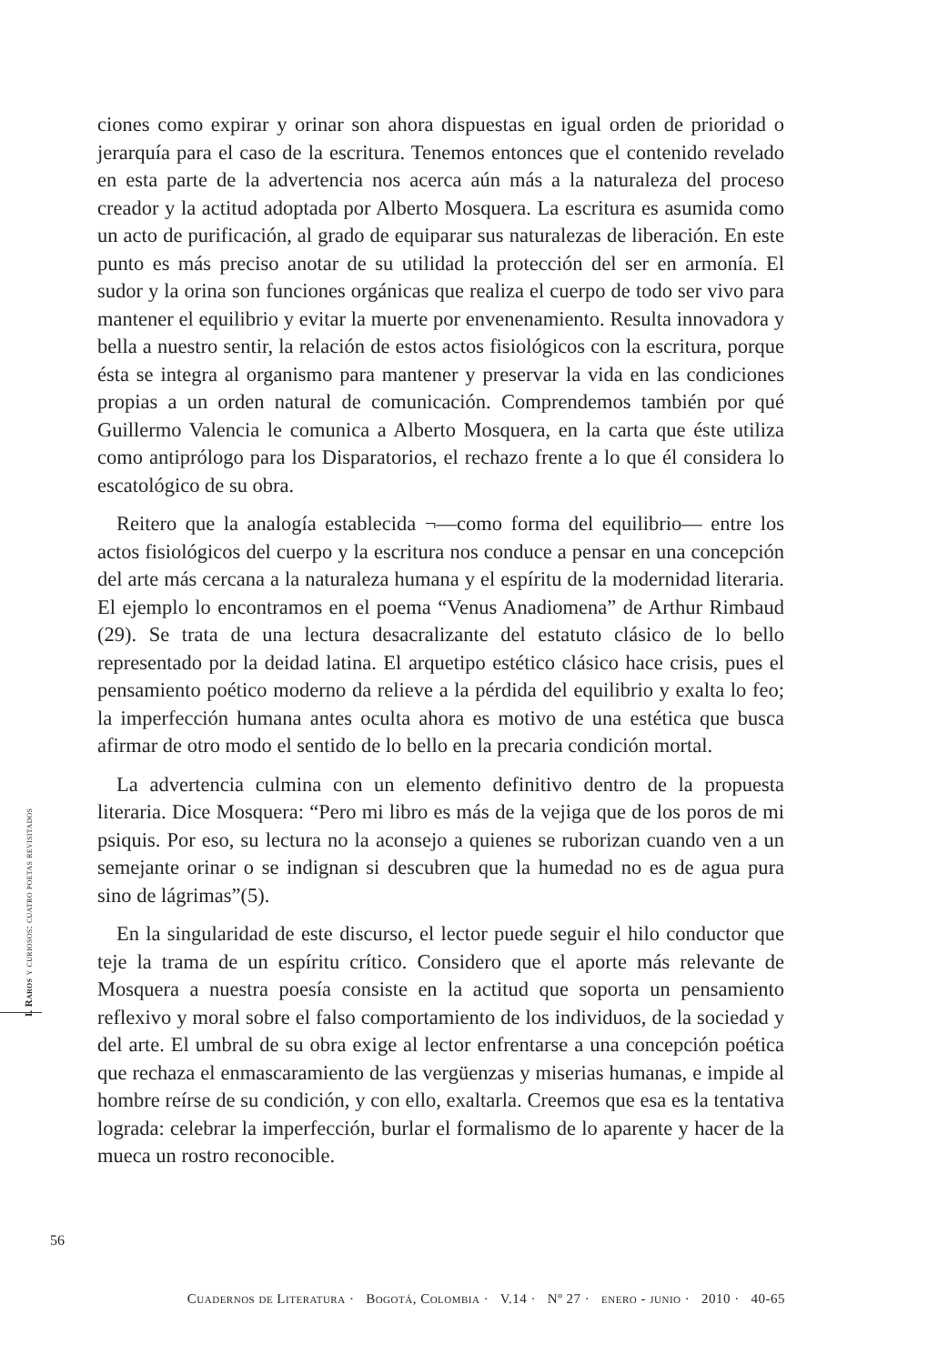ciones como expirar y orinar son ahora dispuestas en igual orden de prioridad o jerarquía para el caso de la escritura. Tenemos entonces que el contenido revelado en esta parte de la advertencia nos acerca aún más a la naturaleza del proceso creador y la actitud adoptada por Alberto Mosquera. La escritura es asumida como un acto de purificación, al grado de equiparar sus naturalezas de liberación. En este punto es más preciso anotar de su utilidad la protección del ser en armonía. El sudor y la orina son funciones orgánicas que realiza el cuerpo de todo ser vivo para mantener el equilibrio y evitar la muerte por envenenamiento. Resulta innovadora y bella a nuestro sentir, la relación de estos actos fisiológicos con la escritura, porque ésta se integra al organismo para mantener y preservar la vida en las condiciones propias a un orden natural de comunicación. Comprendemos también por qué Guillermo Valencia le comunica a Alberto Mosquera, en la carta que éste utiliza como antiprólogo para los Disparatorios, el rechazo frente a lo que él considera lo escatológico de su obra.
Reitero que la analogía establecida ¬—como forma del equilibrio— entre los actos fisiológicos del cuerpo y la escritura nos conduce a pensar en una concepción del arte más cercana a la naturaleza humana y el espíritu de la modernidad literaria. El ejemplo lo encontramos en el poema “Venus Anadiomena” de Arthur Rimbaud (29). Se trata de una lectura desacralizante del estatuto clásico de lo bello representado por la deidad latina. El arquetipo estético clásico hace crisis, pues el pensamiento poético moderno da relieve a la pérdida del equilibrio y exalta lo feo; la imperfección humana antes oculta ahora es motivo de una estética que busca afirmar de otro modo el sentido de lo bello en la precaria condición mortal.
La advertencia culmina con un elemento definitivo dentro de la propuesta literaria. Dice Mosquera: “Pero mi libro es más de la vejiga que de los poros de mi psiquis. Por eso, su lectura no la aconsejo a quienes se ruborizan cuando ven a un semejante orinar o se indignan si descubren que la humedad no es de agua pura sino de lágrimas”(5).
En la singularidad de este discurso, el lector puede seguir el hilo conductor que teje la trama de un espíritu crítico. Considero que el aporte más relevante de Mosquera a nuestra poesía consiste en la actitud que soporta un pensamiento reflexivo y moral sobre el falso comportamiento de los individuos, de la sociedad y del arte. El umbral de su obra exige al lector enfrentarse a una concepción poética que rechaza el enmascaramiento de las vergüenzas y miserias humanas, e impide al hombre reírse de su condición, y con ello, exaltarla. Creemos que esa es la tentativa lograda: celebrar la imperfección, burlar el formalismo de lo aparente y hacer de la mueca un rostro reconocible.
I. Raros y curiosos: cuatro poetas revisitados
56
Cuadernos de Literatura · Bogotá, Colombia · V.14 · Nº 27 · enero - junio · 2010 · 40-65